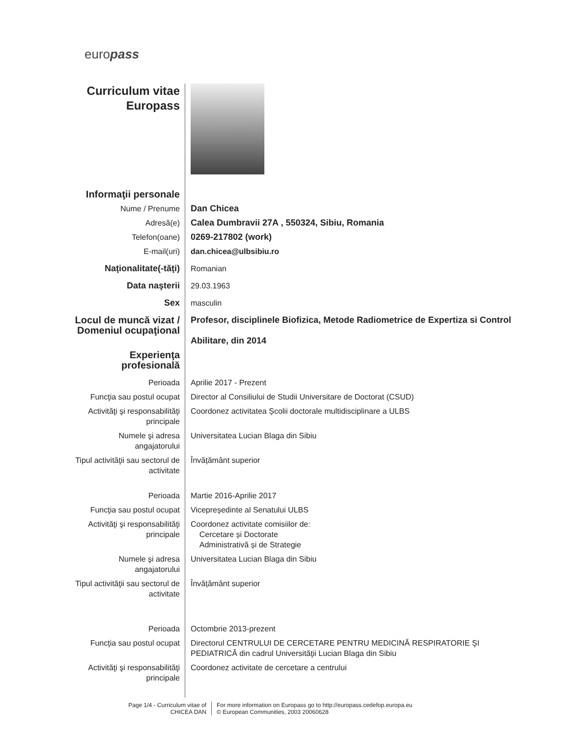europass
Curriculum vitae
Europass
Informaţii personale
Nume / Prenume Dan Chicea
Adresă(e) Calea Dumbravii 27A , 550324, Sibiu, Romania
Telefon(oane) 0269-217802 (work)
E-mail(uri) dan.chicea@ulbsibiu.ro
Naţionalitate(-tăţi) Romanian
Data naşterii 29.03.1963
Sex masculin
Locul de muncă vizat / Domeniul ocupaţional
Profesor, disciplinele Biofizica, Metode Radiometrice de Expertiza si Control
Abilitare, din 2014
Experienţa profesională
Perioada Aprilie 2017 - Prezent
Funcţia sau postul ocupat
Director al Consiliului de Studii Universitare de Doctorat (CSUD)
Activităţi şi responsabilităţi principale
Coordonez activitatea Școlii doctorale multidisciplinare a ULBS
Numele şi adresa angajatorului
Universitatea Lucian Blaga din Sibiu
Tipul activităţii sau sectorul de activitate
Învățământ superior
Perioada Martie 2016-Aprilie 2017
Funcţia sau postul ocupat
Vicepreședinte al Senatului ULBS
Activităţi şi responsabilităţi principale
Coordonez activitate comisiilor de:
Cercetare și Doctorate
Administrativă și de Strategie
Numele şi adresa angajatorului
Universitatea Lucian Blaga din Sibiu
Tipul activităţii sau sectorul de activitate
Învățământ superior
Perioada Octombrie 2013-prezent
Funcţia sau postul ocupat
Directorul CENTRULUI DE CERCETARE PENTRU MEDICINĂ RESPIRATORIE ŞI PEDIATRICĂ din cadrul Universităţii Lucian Blaga din Sibiu
Activităţi şi responsabilităţi principale
Coordonez activitate de cercetare a centrului
Page 1/4 - Curriculum vitae of CHICEA DAN
For more information on Europass go to http://europass.cedefop.europa.eu
© European Communities, 2003 20060628